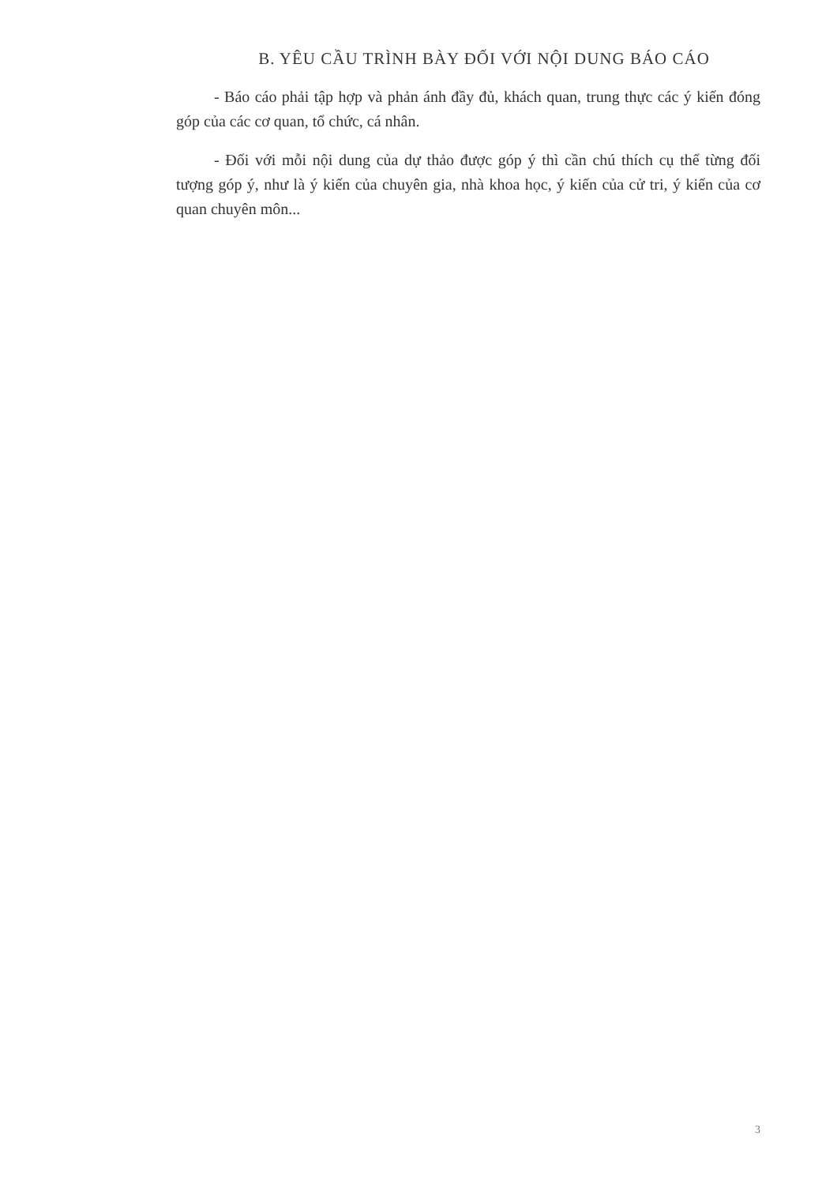B. YÊU CẦU TRÌNH BÀY ĐỐI VỚI NỘI DUNG BÁO CÁO
- Báo cáo phải tập hợp và phản ánh đầy đủ, khách quan, trung thực các ý kiến đóng góp của các cơ quan, tổ chức, cá nhân.
- Đối với mỗi nội dung của dự thảo được góp ý thì cần chú thích cụ thể từng đối tượng góp ý, như là ý kiến của chuyên gia, nhà khoa học, ý kiến của cử tri, ý kiến của cơ quan chuyên môn...
3